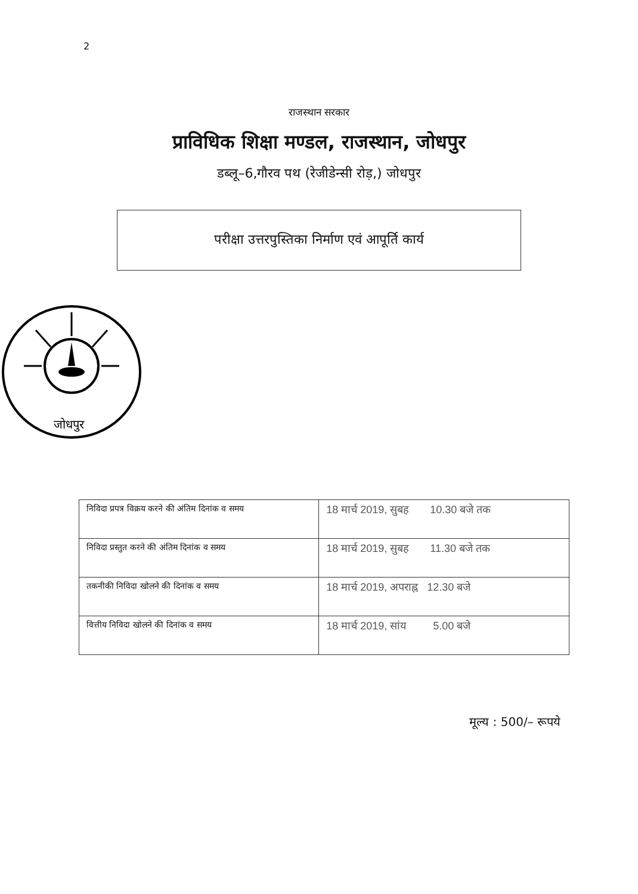2
राजस्थान सरकार
प्राविधिक शिक्षा मण्डल, राजस्थान, जोधपुर
डब्लू–6,गौरव पथ (रेजीडेन्सी रोड़,) जोधपुर
परीक्षा उत्तरपुस्तिका निर्माण एवं आपूर्ति कार्य
जोधपुर
| निविदा प्रपत्र विक्रय करने की अंतिम दिनांक व समय | 18 मार्च 2019, सुबह 10.30 बजे तक |
| निविदा प्रस्तुत करने की अंतिम दिनांक व समय | 18 मार्च 2019, सुबह 11.30 बजे तक |
| तकनीकी निविदा खोलने की दिनांक व समय | 18 मार्च 2019, अपराह्न 12.30 बजे |
| वित्तीय निविदा खोलने की दिनांक व समय | 18 मार्च 2019, सांय 5.00 बजे |
मूल्य : 500/– रूपये